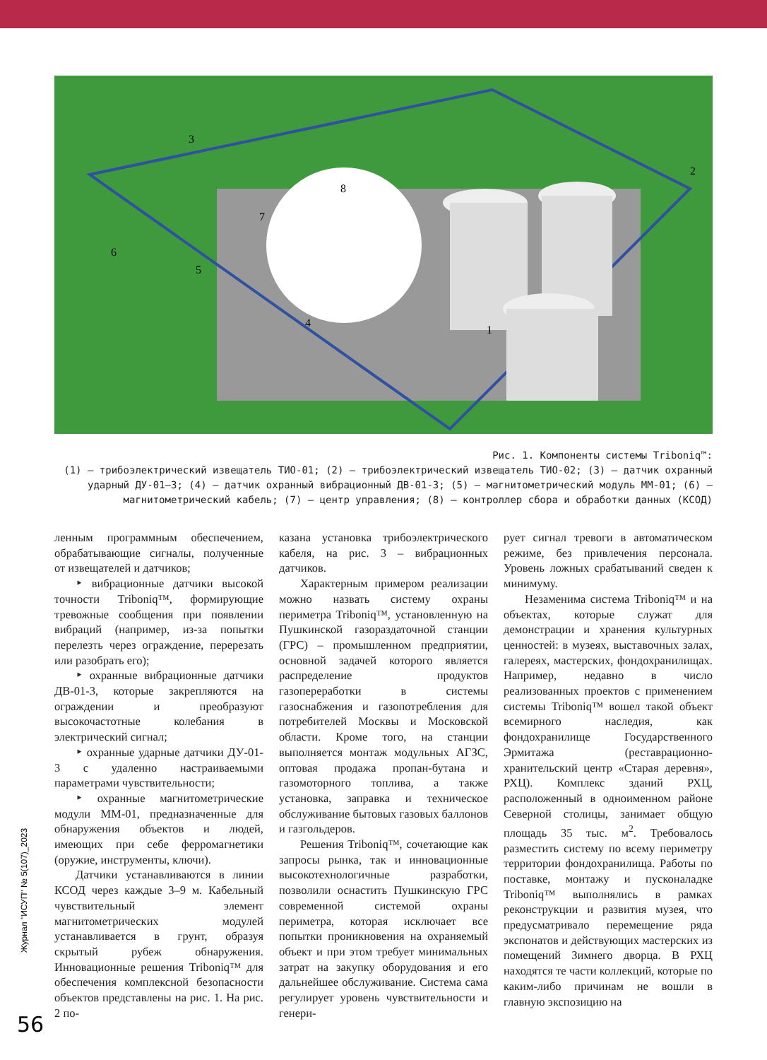3
2
7
8
6
5
4
1
Рис. 1. Компоненты системы Triboniq™:
(1) – трибоэлектрический извещатель ТИО-01; (2) – трибоэлектрический извещатель ТИО-02; (3) – датчик охранный ударный ДУ-01–3; (4) – датчик охранный вибрационный ДВ-01-3; (5) – магнитометрический модуль ММ-01; (6) – магнитометрический кабель; (7) – центр управления; (8) – контроллер сбора и обработки данных (КСОД)
ленным программным обеспечением, обрабатывающие сигналы, полученные от извещателей и датчиков;
‣ вибрационные датчики высокой точности Triboniq™, формирующие тревожные сообщения при появлении вибраций (например, из-за попытки перелезть через ограждение, перерезать или разобрать его);
‣ охранные вибрационные датчики ДВ-01-3, которые закрепляются на ограждении и преобразуют высокочастотные колебания в электрический сигнал;
‣ охранные ударные датчики ДУ-01-3 с удаленно настраиваемыми параметрами чувствительности;
‣ охранные магнитометрические модули ММ-01, предназначенные для обнаружения объектов и людей, имеющих при себе ферромагнетики (оружие, инструменты, ключи).
Датчики устанавливаются в линии КСОД через каждые 3–9 м. Кабельный чувствительный элемент магнитометрических модулей устанавливается в грунт, образуя скрытый рубеж обнаружения. Инновационные решения Triboniq™ для обеспечения комплексной безопасности объектов представлены на рис. 1. На рис. 2 по-
казана установка трибоэлектрического кабеля, на рис. 3 – вибрационных датчиков.
Характерным примером реализации можно назвать систему охраны периметра Triboniq™, установленную на Пушкинской газораздаточной станции (ГРС) – промышленном предприятии, основной задачей которого является распределение продуктов газопереработки в системы газоснабжения и газопотребления для потребителей Москвы и Московской области. Кроме того, на станции выполняется монтаж модульных АГЗС, оптовая продажа пропан-бутана и газомоторного топлива, а также установка, заправка и техническое обслуживание бытовых газовых баллонов и газгольдеров.
Решения Triboniq™, сочетающие как запросы рынка, так и инновационные высокотехнологичные разработки, позволили оснастить Пушкинскую ГРС современной системой охраны периметра, которая исключает все попытки проникновения на охраняемый объект и при этом требует минимальных затрат на закупку оборудования и его дальнейшее обслуживание. Система сама регулирует уровень чувствительности и генери-
рует сигнал тревоги в автоматическом режиме, без привлечения персонала. Уровень ложных срабатываний сведен к минимуму.
Незаменима система Triboniq™ и на объектах, которые служат для демонстрации и хранения культурных ценностей: в музеях, выставочных залах, галереях, мастерских, фондохранилищах. Например, недавно в число реализованных проектов с применением системы Triboniq™ вошел такой объект всемирного наследия, как фондохранилище Государственного Эрмитажа (реставрационно-хранительский центр «Старая деревня», РХЦ). Комплекс зданий РХЦ, расположенный в одноименном районе Северной столицы, занимает общую площадь 35 тыс. м<sup>2</sup>. Требовалось разместить систему по всему периметру территории фондохранилища. Работы по поставке, монтажу и пусконаладке Triboniq™ выполнялись в рамках реконструкции и развития музея, что предусматривало перемещение ряда экспонатов и действующих мастерских из помещений Зимнего дворца. В РХЦ находятся те части коллекций, которые по каким-либо причинам не вошли в главную экспозицию на
Журнал "ИСУП" № 5(107)_2023
56